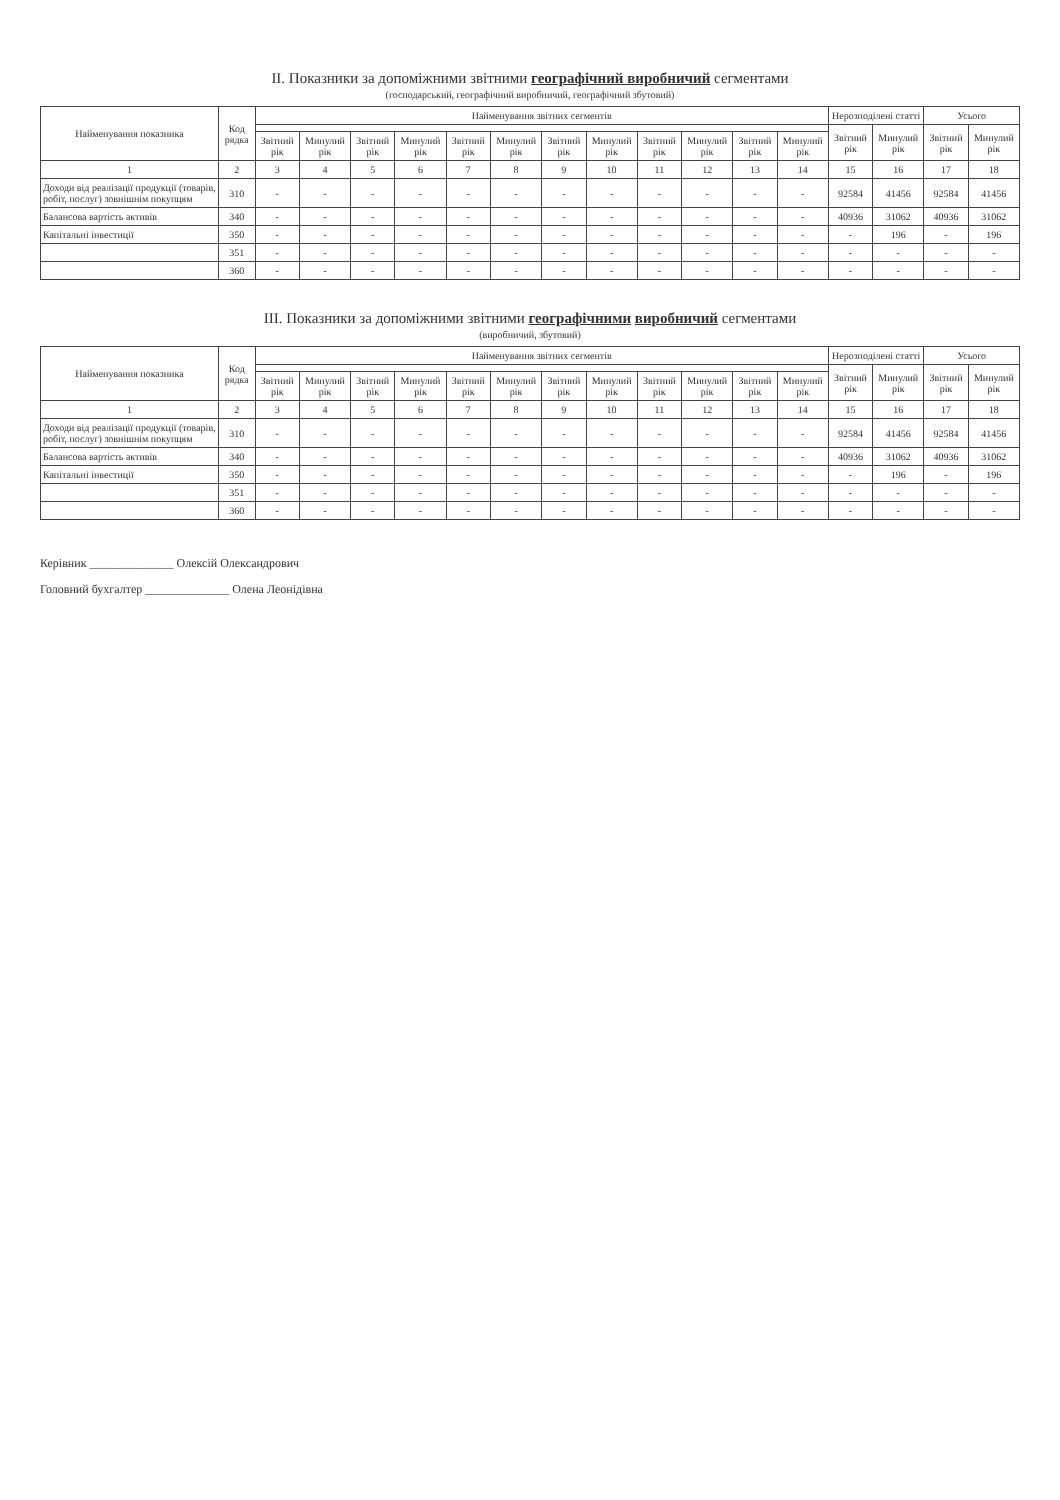II. Показники за допоміжними звітними географічний виробничий сегментами
(господарський, географічний виробничий, географічний збутовий)
| Найменування показника | Код рядка | Найменування звітних сегментів | | | | | | | | | | | | Нерозподілені статті | | Усього | |
| --- | --- | --- | --- | --- | --- | --- | --- | --- | --- | --- | --- | --- | --- | --- | --- | --- | --- |
| | | | | | | | | | | | | | | Звітний рік | Минулий рік | Звітний рік | Минулий рік |
| | | Звітний рік | Минулий рік | Звітний рік | Минулий рік | Звітний рік | Минулий рік | Звітний рік | Минулий рік | Звітний рік | Минулий рік | Звітний рік | Минулий рік | | | | |
| 1 | 2 | 3 | 4 | 5 | 6 | 7 | 8 | 9 | 10 | 11 | 12 | 13 | 14 | 15 | 16 | 17 | 18 |
| Доходи від реалізації продукції (товарів, робіт, послуг) зовнішнім покупцям | 310 | - | - | - | - | - | - | - | - | - | - | - | - | 92584 | 41456 | 92584 | 41456 |
| Балансова вартість активів | 340 | - | - | - | - | - | - | - | - | - | - | - | - | 40936 | 31062 | 40936 | 31062 |
| Капітальні інвестиції | 350 | - | - | - | - | - | - | - | - | - | - | - | - | - | 196 | - | 196 |
| | 351 | - | - | - | - | - | - | - | - | - | - | - | - | - | - | - | - |
| | 360 | - | - | - | - | - | - | - | - | - | - | - | - | - | - | - | - |
III. Показники за допоміжними звітними географічними виробничий сегментами
(виробничий, збутовий)
| Найменування показника | Код рядка | Найменування звітних сегментів | | | | | | | | | | | | Нерозподілені статті | | Усього | |
| --- | --- | --- | --- | --- | --- | --- | --- | --- | --- | --- | --- | --- | --- | --- | --- | --- | --- |
| | | | | | | | | | | | | | | Звітний рік | Минулий рік | Звітний рік | Минулий рік |
| | | Звітний рік | Минулий рік | Звітний рік | Минулий рік | Звітний рік | Минулий рік | Звітний рік | Минулий рік | Звітний рік | Минулий рік | Звітний рік | Минулий рік | | | | |
| 1 | 2 | 3 | 4 | 5 | 6 | 7 | 8 | 9 | 10 | 11 | 12 | 13 | 14 | 15 | 16 | 17 | 18 |
| Доходи від реалізації продукції (товарів, робіт, послуг) зовнішнім покупцям | 310 | - | - | - | - | - | - | - | - | - | - | - | - | 92584 | 41456 | 92584 | 41456 |
| Балансова вартість активів | 340 | - | - | - | - | - | - | - | - | - | - | - | - | 40936 | 31062 | 40936 | 31062 |
| Капітальні інвестиції | 350 | - | - | - | - | - | - | - | - | - | - | - | - | - | 196 | - | 196 |
| | 351 | - | - | - | - | - | - | - | - | - | - | - | - | - | - | - | - |
| | 360 | - | - | - | - | - | - | - | - | - | - | - | - | - | - | - | - |
Керівник ______________ Олексій Олександрович
Головний бухгалтер ______________ Олена Леонідівна